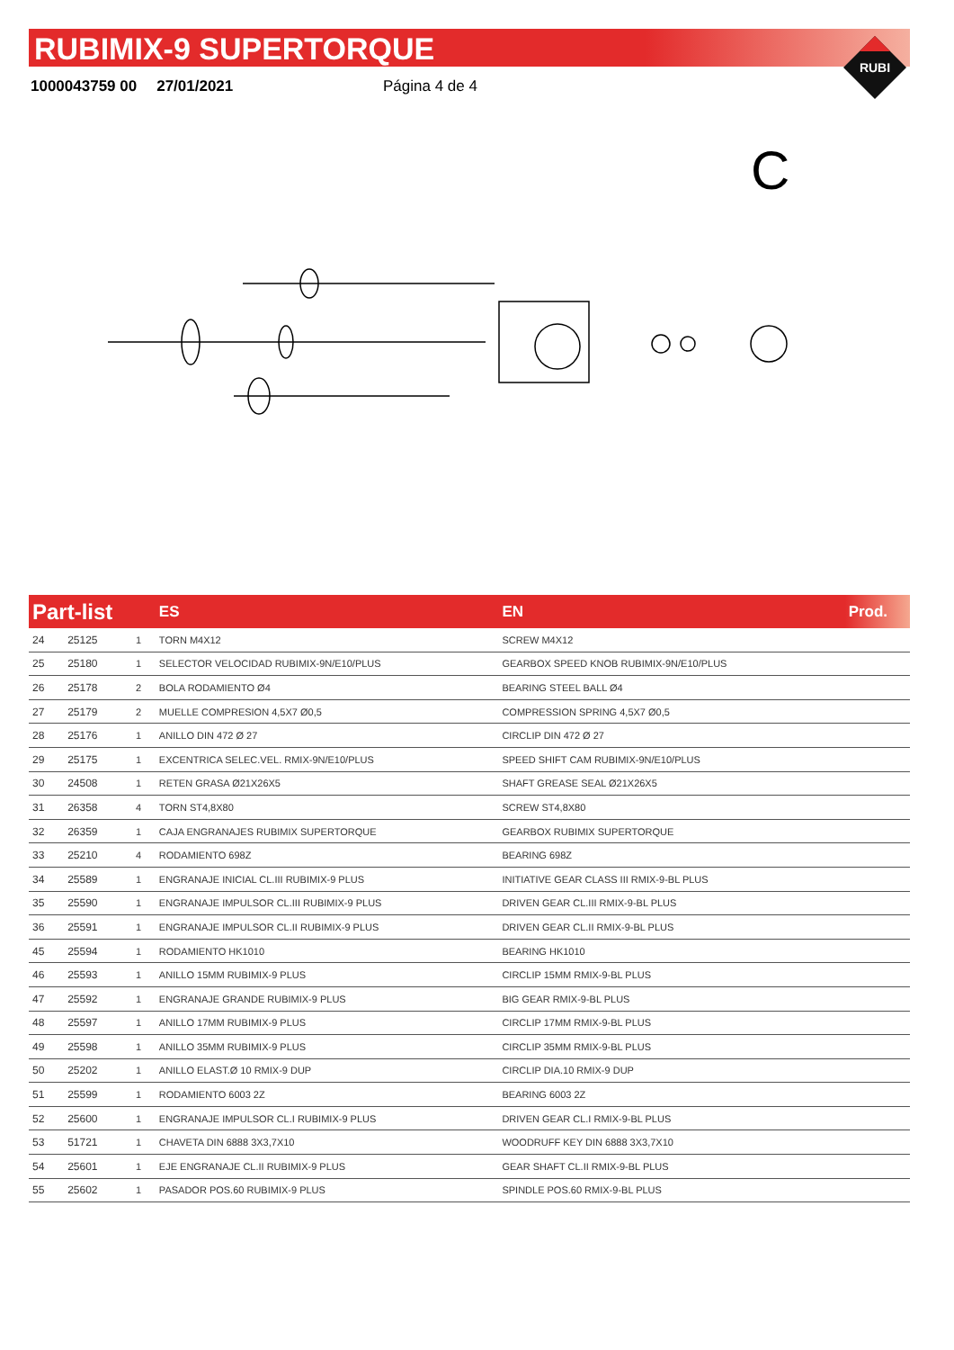RUBIMIX-9 SUPERTORQUE
1000043759 00 27/01/2021 Página 4 de 4
RUBI
C
| Part-list | | | ES | EN | Prod. |
| --- | --- | --- | --- | --- | --- |
| 24 | 25125 | 1 | TORN M4X12 | SCREW M4X12 | |
| 25 | 25180 | 1 | SELECTOR VELOCIDAD RUBIMIX-9N/E10/PLUS | GEARBOX SPEED KNOB RUBIMIX-9N/E10/PLUS | |
| 26 | 25178 | 2 | BOLA RODAMIENTO Ø4 | BEARING STEEL BALL Ø4 | |
| 27 | 25179 | 2 | MUELLE COMPRESION 4,5X7 Ø0,5 | COMPRESSION SPRING 4,5X7 Ø0,5 | |
| 28 | 25176 | 1 | ANILLO DIN 472 Ø 27 | CIRCLIP DIN 472 Ø 27 | |
| 29 | 25175 | 1 | EXCENTRICA SELEC.VEL. RMIX-9N/E10/PLUS | SPEED SHIFT CAM RUBIMIX-9N/E10/PLUS | |
| 30 | 24508 | 1 | RETEN GRASA Ø21X26X5 | SHAFT GREASE SEAL Ø21X26X5 | |
| 31 | 26358 | 4 | TORN ST4,8X80 | SCREW ST4,8X80 | |
| 32 | 26359 | 1 | CAJA ENGRANAJES RUBIMIX SUPERTORQUE | GEARBOX RUBIMIX SUPERTORQUE | |
| 33 | 25210 | 4 | RODAMIENTO 698Z | BEARING 698Z | |
| 34 | 25589 | 1 | ENGRANAJE INICIAL CL.III RUBIMIX-9 PLUS | INITIATIVE GEAR CLASS III RMIX-9-BL PLUS | |
| 35 | 25590 | 1 | ENGRANAJE IMPULSOR CL.III RUBIMIX-9 PLUS | DRIVEN GEAR CL.III RMIX-9-BL PLUS | |
| 36 | 25591 | 1 | ENGRANAJE IMPULSOR CL.II RUBIMIX-9 PLUS | DRIVEN GEAR CL.II RMIX-9-BL PLUS | |
| 45 | 25594 | 1 | RODAMIENTO HK1010 | BEARING HK1010 | |
| 46 | 25593 | 1 | ANILLO 15MM RUBIMIX-9 PLUS | CIRCLIP 15MM RMIX-9-BL PLUS | |
| 47 | 25592 | 1 | ENGRANAJE GRANDE RUBIMIX-9 PLUS | BIG GEAR RMIX-9-BL PLUS | |
| 48 | 25597 | 1 | ANILLO 17MM RUBIMIX-9 PLUS | CIRCLIP 17MM RMIX-9-BL PLUS | |
| 49 | 25598 | 1 | ANILLO 35MM RUBIMIX-9 PLUS | CIRCLIP 35MM RMIX-9-BL PLUS | |
| 50 | 25202 | 1 | ANILLO ELAST.Ø 10 RMIX-9 DUP | CIRCLIP DIA.10 RMIX-9 DUP | |
| 51 | 25599 | 1 | RODAMIENTO 6003 2Z | BEARING 6003 2Z | |
| 52 | 25600 | 1 | ENGRANAJE IMPULSOR CL.I RUBIMIX-9 PLUS | DRIVEN GEAR CL.I RMIX-9-BL PLUS | |
| 53 | 51721 | 1 | CHAVETA DIN 6888 3X3,7X10 | WOODRUFF KEY DIN 6888 3X3,7X10 | |
| 54 | 25601 | 1 | EJE ENGRANAJE CL.II RUBIMIX-9 PLUS | GEAR SHAFT CL.II RMIX-9-BL PLUS | |
| 55 | 25602 | 1 | PASADOR POS.60 RUBIMIX-9 PLUS | SPINDLE POS.60 RMIX-9-BL PLUS | |